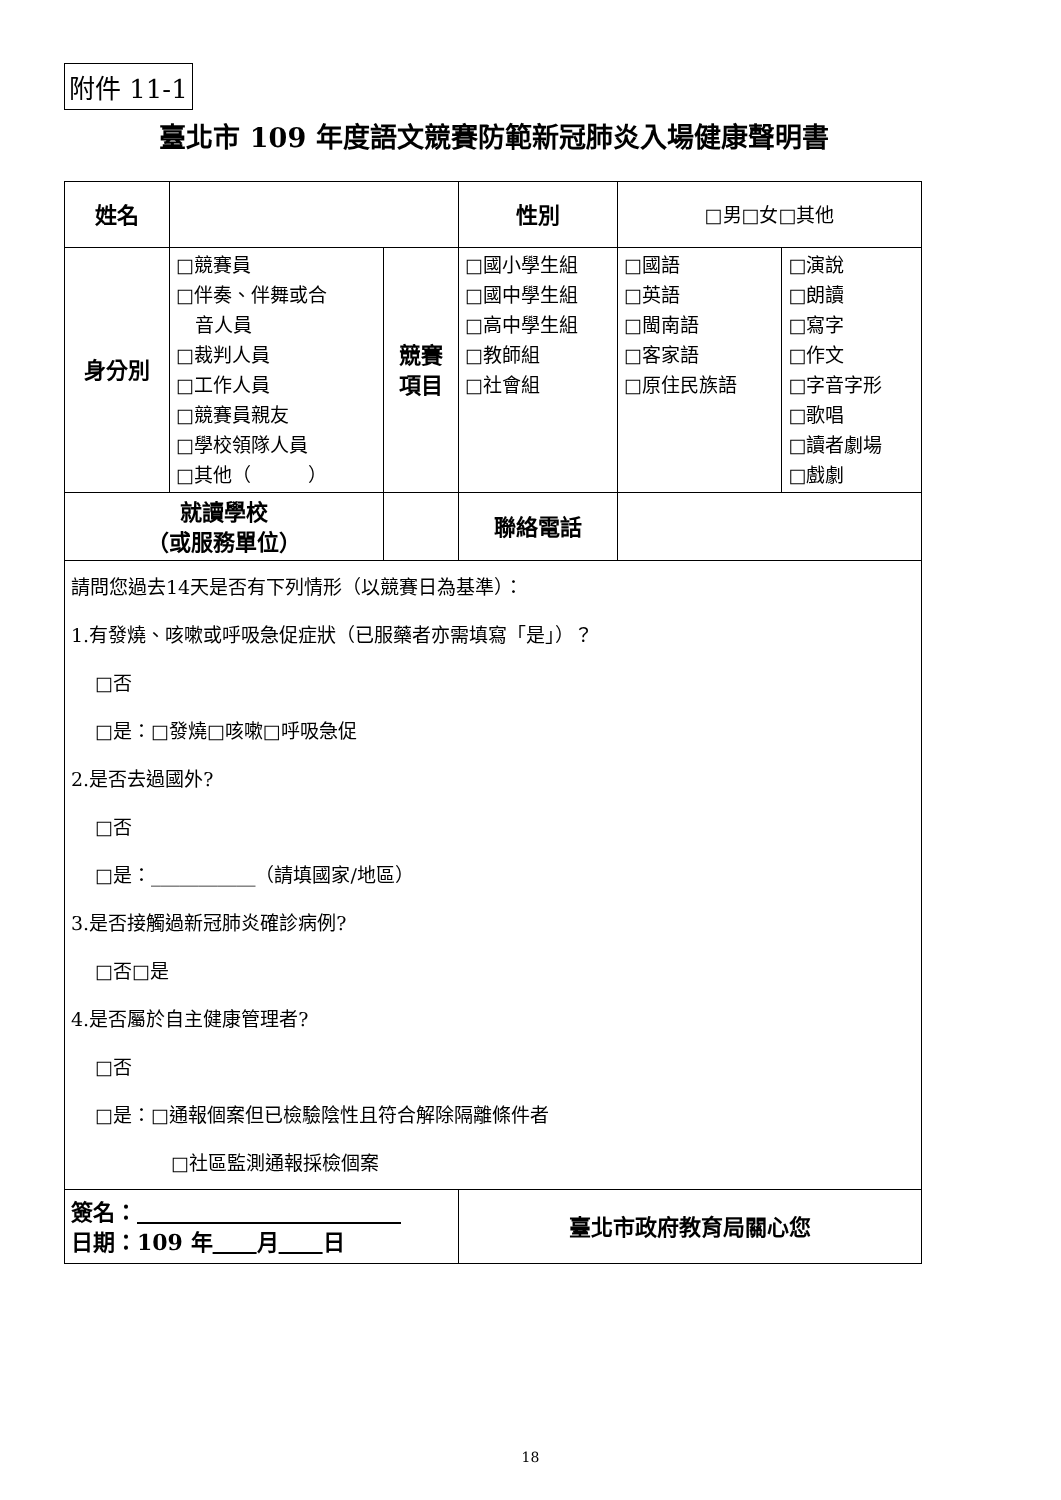附件 11-1
臺北市 109 年度語文競賽防範新冠肺炎入場健康聲明書
| 姓名 | | | | 性別 | □男□女□其他 | |
| 身分別 | □競賽員 □伴奏、伴舞或合 音人員 □裁判人員 □工作人員 □競賽員親友 □學校領隊人員 □其他（ ） | | 競賽 項目 | □國小學生組 □國中學生組 □高中學生組 □教師組 □社會組 | □國語 □英語 □閩南語 □客家語 □原住民族語 | □演說 □朗讀 □寫字 □作文 □字音字形 □歌唱 □讀者劇場 □戲劇 |
| 就讀學校 （或服務單位） | | | | 聯絡電話 | | |
| 請問您過去14天是否有下列情形（以競賽日為基準）： 1.有發燒、咳嗽或呼吸急促症狀（已服藥者亦需填寫「是」）？ □否 □是：□發燒□咳嗽□呼吸急促 2.是否去過國外? □否 □是：___________（請填國家/地區） 3.是否接觸過新冠肺炎確診病例? □否□是 4.是否屬於自主健康管理者? □否 □是：□通報個案但已檢驗陰性且符合解除隔離條件者 □社區監測通報採檢個案 | | | | | | |
| 簽名： 日期：109 年 月 日 | | | | 臺北市政府教育局關心您 | | |
18